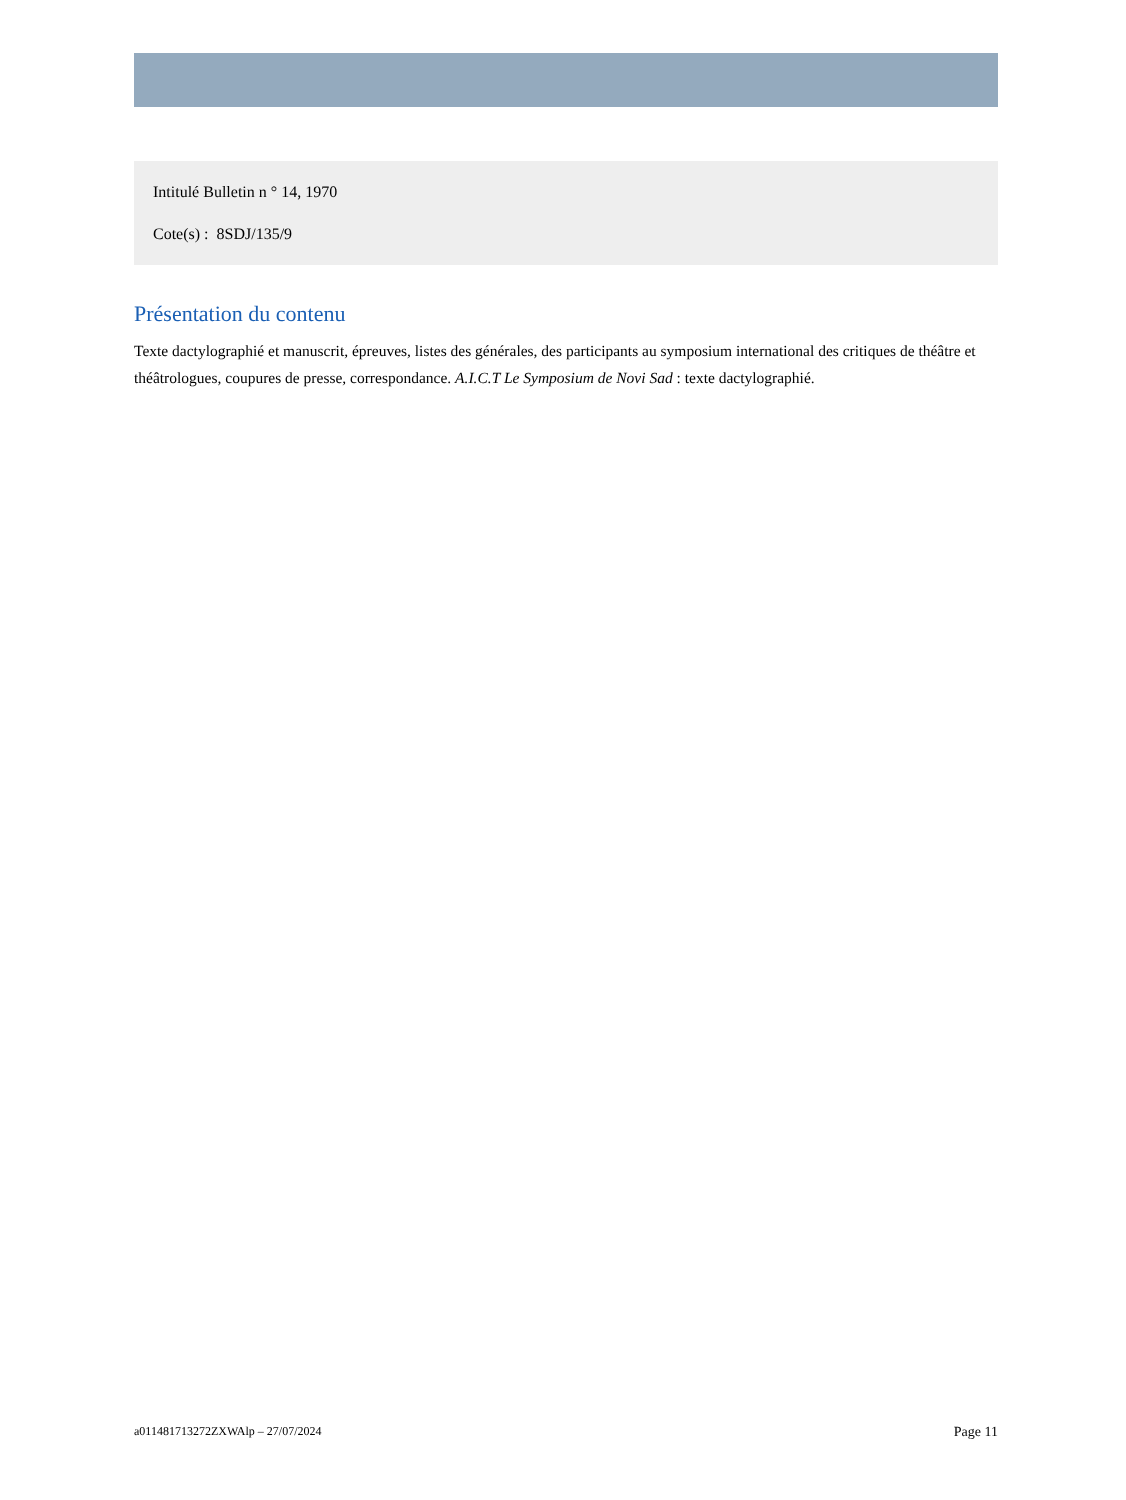Intitulé Bulletin n ° 14, 1970
Cote(s) : 8SDJ/135/9
Présentation du contenu
Texte dactylographié et manuscrit, épreuves, listes des générales, des participants au symposium international des critiques de théâtre et théâtrologues, coupures de presse, correspondance. A.I.C.T Le Symposium de Novi Sad : texte dactylographié.
a011481713272ZXWAlp – 27/07/2024 Page 11